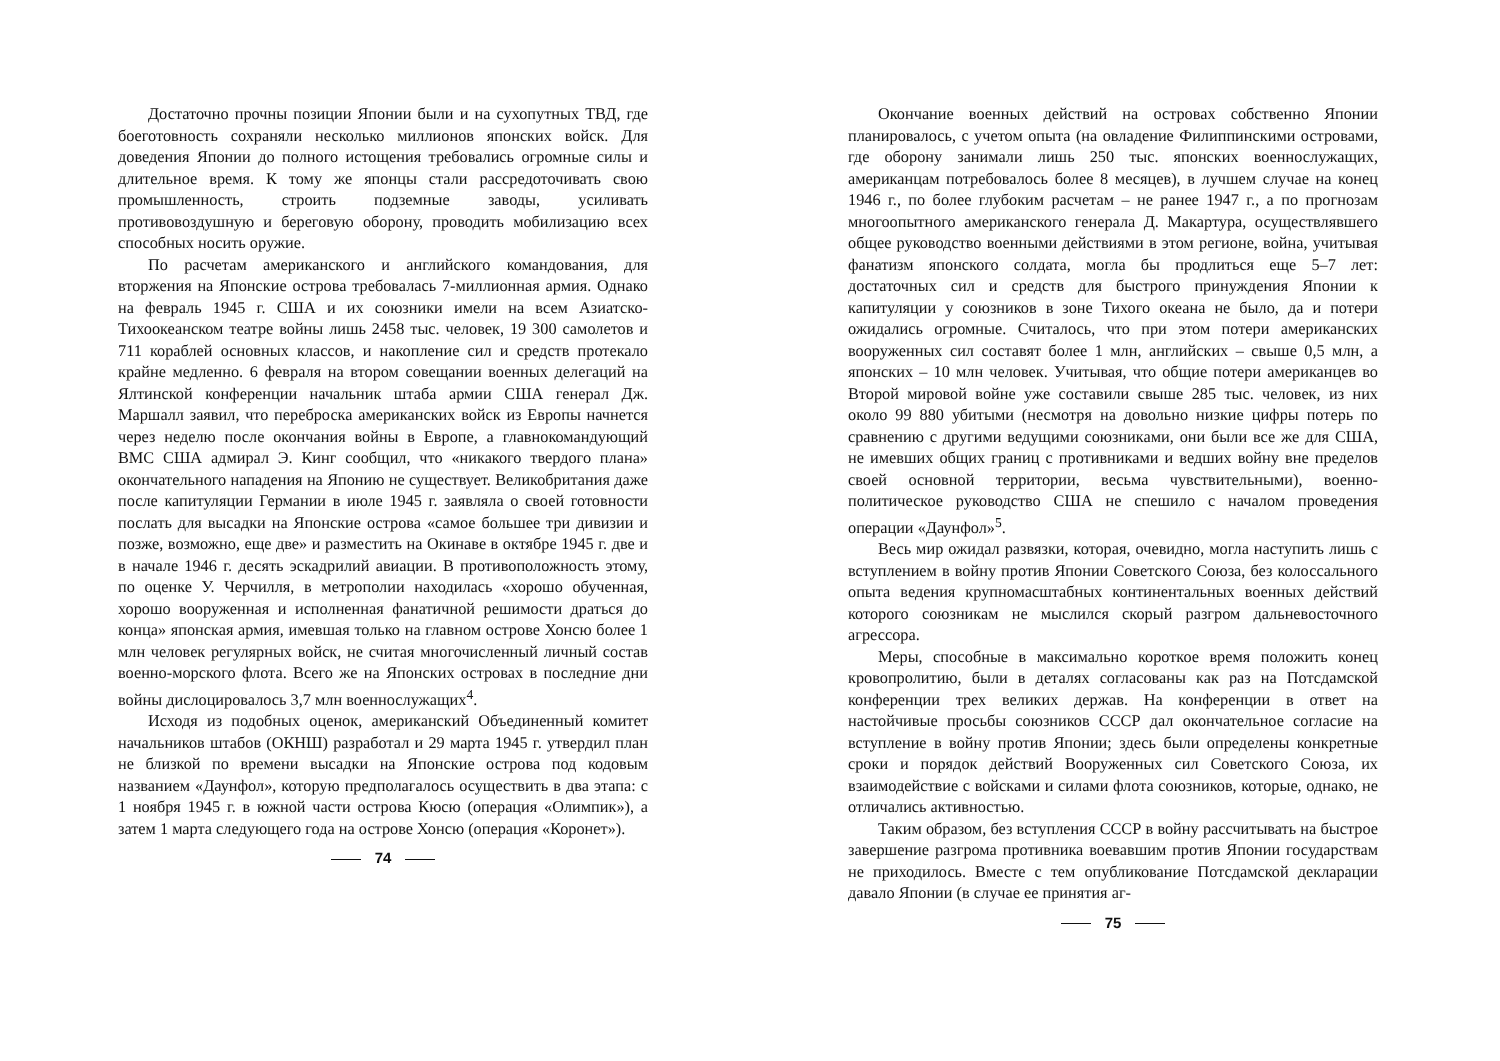Достаточно прочны позиции Японии были и на сухопутных ТВД, где боеготовность сохраняли несколько миллионов японских войск. Для доведения Японии до полного истощения требовались огромные силы и длительное время. К тому же японцы стали рассредоточивать свою промышленность, строить подземные заводы, усиливать противовоздушную и береговую оборону, проводить мобилизацию всех способных носить оружие.
По расчетам американского и английского командования, для вторжения на Японские острова требовалась 7-миллионная армия. Однако на февраль 1945 г. США и их союзники имели на всем Азиатско-Тихоокеанском театре войны лишь 2458 тыс. человек, 19 300 самолетов и 711 кораблей основных классов, и накопление сил и средств протекало крайне медленно. 6 февраля на втором совещании военных делегаций на Ялтинской конференции начальник штаба армии США генерал Дж. Маршалл заявил, что переброска американских войск из Европы начнется через неделю после окончания войны в Европе, а главнокомандующий ВМС США адмирал Э. Кинг сообщил, что «никакого твердого плана» окончательного нападения на Японию не существует. Великобритания даже после капитуляции Германии в июле 1945 г. заявляла о своей готовности послать для высадки на Японские острова «самое большее три дивизии и позже, возможно, еще две» и разместить на Окинаве в октябре 1945 г. две и в начале 1946 г. десять эскадрилий авиации. В противоположность этому, по оценке У. Черчилля, в метрополии находилась «хорошо обученная, хорошо вооруженная и исполненная фанатичной решимости драться до конца» японская армия, имевшая только на главном острове Хонсю более 1 млн человек регулярных войск, не считая многочисленный личный состав военно-морского флота. Всего же на Японских островах в последние дни войны дислоцировалось 3,7 млн военнослужащих<sup>4</sup>.
Исходя из подобных оценок, американский Объединенный комитет начальников штабов (ОКНШ) разработал и 29 марта 1945 г. утвердил план не близкой по времени высадки на Японские острова под кодовым названием «Даунфол», которую предполагалось осуществить в два этапа: с 1 ноября 1945 г. в южной части острова Кюсю (операция «Олимпик»), а затем 1 марта следующего года на острове Хонсю (операция «Коронет»).
74
Окончание военных действий на островах собственно Японии планировалось, с учетом опыта (на овладение Филиппинскими островами, где оборону занимали лишь 250 тыс. японских военнослужащих, американцам потребовалось более 8 месяцев), в лучшем случае на конец 1946 г., по более глубоким расчетам – не ранее 1947 г., а по прогнозам многоопытного американского генерала Д. Макартура, осуществлявшего общее руководство военными действиями в этом регионе, война, учитывая фанатизм японского солдата, могла бы продлиться еще 5–7 лет: достаточных сил и средств для быстрого принуждения Японии к капитуляции у союзников в зоне Тихого океана не было, да и потери ожидались огромные. Считалось, что при этом потери американских вооруженных сил составят более 1 млн, английских – свыше 0,5 млн, а японских – 10 млн человек. Учитывая, что общие потери американцев во Второй мировой войне уже составили свыше 285 тыс. человек, из них около 99 880 убитыми (несмотря на довольно низкие цифры потерь по сравнению с другими ведущими союзниками, они были все же для США, не имевших общих границ с противниками и ведших войну вне пределов своей основной территории, весьма чувствительными), военно-политическое руководство США не спешило с началом проведения операции «Даунфол»<sup>5</sup>.
Весь мир ожидал развязки, которая, очевидно, могла наступить лишь с вступлением в войну против Японии Советского Союза, без колоссального опыта ведения крупномасштабных континентальных военных действий которого союзникам не мыслился скорый разгром дальневосточного агрессора.
Меры, способные в максимально короткое время положить конец кровопролитию, были в деталях согласованы как раз на Потсдамской конференции трех великих держав. На конференции в ответ на настойчивые просьбы союзников СССР дал окончательное согласие на вступление в войну против Японии; здесь были определены конкретные сроки и порядок действий Вооруженных сил Советского Союза, их взаимодействие с войсками и силами флота союзников, которые, однако, не отличались активностью.
Таким образом, без вступления СССР в войну рассчитывать на быстрое завершение разгрома противника воевавшим против Японии государствам не приходилось. Вместе с тем опубликование Потсдамской декларации давало Японии (в случае ее принятия аг-
75